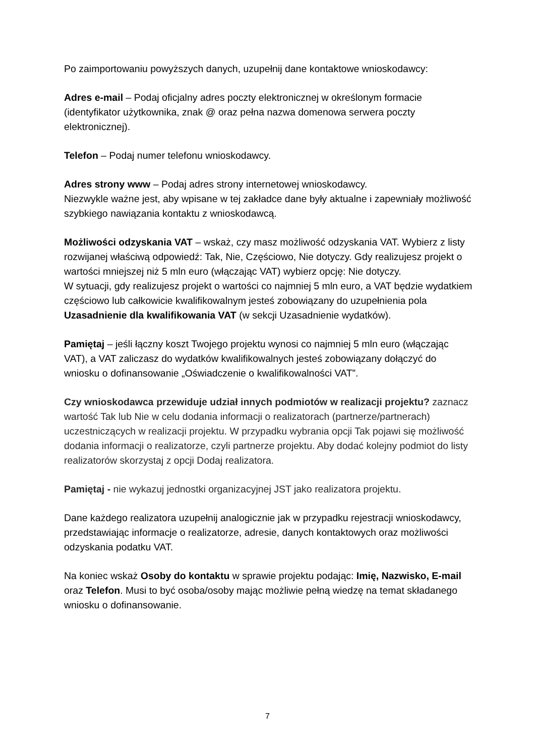Po zaimportowaniu powyższych danych, uzupełnij dane kontaktowe wnioskodawcy:
Adres e-mail – Podaj oficjalny adres poczty elektronicznej w określonym formacie (identyfikator użytkownika, znak @ oraz pełna nazwa domenowa serwera poczty elektronicznej).
Telefon – Podaj numer telefonu wnioskodawcy.
Adres strony www – Podaj adres strony internetowej wnioskodawcy.
Niezwykle ważne jest, aby wpisane w tej zakładce dane były aktualne i zapewniały możliwość szybkiego nawiązania kontaktu z wnioskodawcą.
Możliwości odzyskania VAT – wskaż, czy masz możliwość odzyskania VAT. Wybierz z listy rozwijanej właściwą odpowiedź: Tak, Nie, Częściowo, Nie dotyczy. Gdy realizujesz projekt o wartości mniejszej niż 5 mln euro (włączając VAT) wybierz opcję: Nie dotyczy.
W sytuacji, gdy realizujesz projekt o wartości co najmniej 5 mln euro, a VAT będzie wydatkiem częściowo lub całkowicie kwalifikowalnym jesteś zobowiązany do uzupełnienia pola Uzasadnienie dla kwalifikowania VAT (w sekcji Uzasadnienie wydatków).
Pamiętaj – jeśli łączny koszt Twojego projektu wynosi co najmniej 5 mln euro (włączając VAT), a VAT zaliczasz do wydatków kwalifikowalnych jesteś zobowiązany dołączyć do wniosku o dofinansowanie „Oświadczenie o kwalifikowalności VAT”.
Czy wnioskodawca przewiduje udział innych podmiotów w realizacji projektu? zaznacz wartość Tak lub Nie w celu dodania informacji o realizatorach (partnerze/partnerach) uczestniczących w realizacji projektu. W przypadku wybrania opcji Tak pojawi się możliwość dodania informacji o realizatorze, czyli partnerze projektu. Aby dodać kolejny podmiot do listy realizatorów skorzystaj z opcji Dodaj realizatora.
Pamiętaj - nie wykazuj jednostki organizacyjnej JST jako realizatora projektu.
Dane każdego realizatora uzupełnij analogicznie jak w przypadku rejestracji wnioskodawcy, przedstawiając informacje o realizatorze, adresie, danych kontaktowych oraz możliwości odzyskania podatku VAT.
Na koniec wskaż Osoby do kontaktu w sprawie projektu podając: Imię, Nazwisko, E-mail oraz Telefon. Musi to być osoba/osoby mając możliwie pełną wiedzę na temat składanego wniosku o dofinansowanie.
7